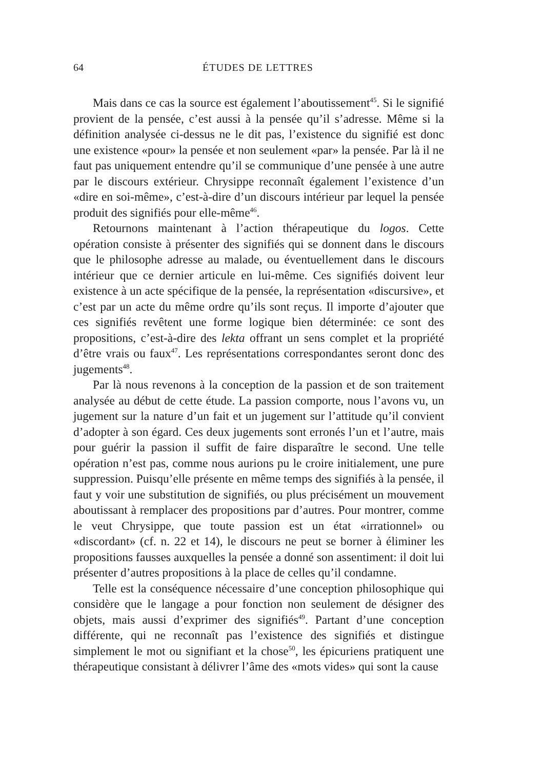64 ÉTUDES DE LETTRES
Mais dans ce cas la source est également l’aboutissement<sup>45</sup>. Si le signifié provient de la pensée, c’est aussi à la pensée qu’il s’adresse. Même si la définition analysée ci-dessus ne le dit pas, l’existence du signifié est donc une existence «pour» la pensée et non seulement «par» la pensée. Par là il ne faut pas uniquement entendre qu’il se communique d’une pensée à une autre par le discours extérieur. Chrysippe reconnaît également l’existence d’un «dire en soi-même», c’est-à-dire d’un discours intérieur par lequel la pensée produit des signifiés pour elle-même<sup>46</sup>.
Retournons maintenant à l’action thérapeutique du logos. Cette opération consiste à présenter des signifiés qui se donnent dans le discours que le philosophe adresse au malade, ou éventuellement dans le discours intérieur que ce dernier articule en lui-même. Ces signifiés doivent leur existence à un acte spécifique de la pensée, la représentation «discursive», et c’est par un acte du même ordre qu’ils sont reçus. Il importe d’ajouter que ces signifiés revêtent une forme logique bien déterminée: ce sont des propositions, c’est-à-dire des lekta offrant un sens complet et la propriété d’être vrais ou faux<sup>47</sup>. Les représentations correspondantes seront donc des jugements<sup>48</sup>.
Par là nous revenons à la conception de la passion et de son traitement analysée au début de cette étude. La passion comporte, nous l’avons vu, un jugement sur la nature d’un fait et un jugement sur l’attitude qu’il convient d’adopter à son égard. Ces deux jugements sont erronés l’un et l’autre, mais pour guérir la passion il suffit de faire disparaître le second. Une telle opération n’est pas, comme nous aurions pu le croire initialement, une pure suppression. Puisqu’elle présente en même temps des signifiés à la pensée, il faut y voir une substitution de signifiés, ou plus précisément un mouvement aboutissant à remplacer des propositions par d’autres. Pour montrer, comme le veut Chrysippe, que toute passion est un état «irrationnel» ou «discordant» (cf. n. 22 et 14), le discours ne peut se borner à éliminer les propositions fausses auxquelles la pensée a donné son assentiment: il doit lui présenter d’autres propositions à la place de celles qu’il condamne.
Telle est la conséquence nécessaire d’une conception philosophique qui considère que le langage a pour fonction non seulement de désigner des objets, mais aussi d’exprimer des signifiés<sup>49</sup>. Partant d’une conception différente, qui ne reconnaît pas l’existence des signifiés et distingue simplement le mot ou signifiant et la chose<sup>50</sup>, les épicuriens pratiquent une thérapeutique consistant à délivrer l’âme des «mots vides» qui sont la cause